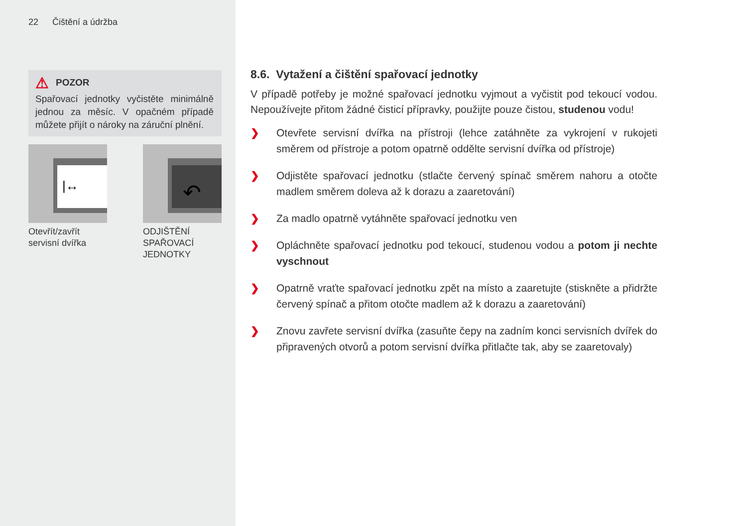22 Čištění a údržba
⚠ POZOR
Spařovací jednotky vyčistěte minimálně jednou za měsíc. V opačném případě můžete přijít o nároky na záruční plnění.
|↔
Otevřít/zavřít servisní dvířka
↶
ODJIŠTĚNÍ SPAŘOVACÍ JEDNOTKY
8.6. Vytažení a čištění spařovací jednotky
V případě potřeby je možné spařovací jednotku vyjmout a vyčistit pod tekoucí vodou. Nepoužívejte přitom žádné čisticí přípravky, použijte pouze čistou, studenou vodu!
❯ Otevřete servisní dvířka na přístroji (lehce zatáhněte za vykrojení v rukojeti směrem od přístroje a potom opatrně oddělte servisní dvířka od přístroje)
❯ Odjistěte spařovací jednotku (stlačte červený spínač směrem nahoru a otočte madlem směrem doleva až k dorazu a zaaretování)
❯ Za madlo opatrně vytáhněte spařovací jednotku ven
❯ Opláchněte spařovací jednotku pod tekoucí, studenou vodou a potom ji nechte vyschnout
❯ Opatrně vraťte spařovací jednotku zpět na místo a zaaretujte (stiskněte a přidržte červený spínač a přitom otočte madlem až k dorazu a zaaretování)
❯ Znovu zavřete servisní dvířka (zasuňte čepy na zadním konci servisních dvířek do připravených otvorů a potom servisní dvířka přitlačte tak, aby se zaaretovaly)